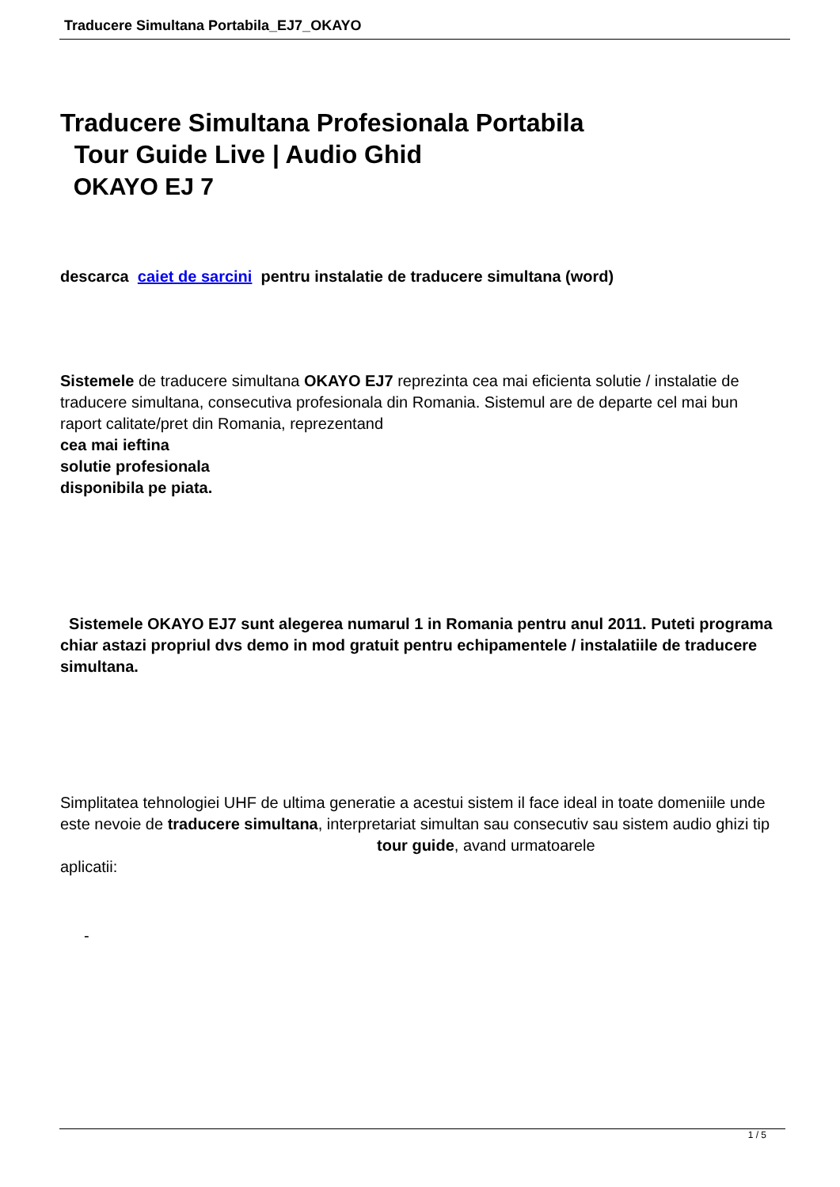Traducere Simultana Portabila_EJ7_OKAYO
Traducere Simultana Profesionala Portabila
Tour Guide Live | Audio Ghid
OKAYO EJ 7
descarca caiet de sarcini pentru instalatie de traducere simultana (word)
Sistemele de traducere simultana OKAYO EJ7 reprezinta cea mai eficienta solutie / instalatie de traducere simultana, consecutiva profesionala din Romania. Sistemul are de departe cel mai bun raport calitate/pret din Romania, reprezentand
cea mai ieftina
solutie profesionala
disponibila pe piata.
Sistemele OKAYO EJ7 sunt alegerea numarul 1 in Romania pentru anul 2011. Puteti programa chiar astazi propriul dvs demo in mod gratuit pentru echipamentele / instalatiile de traducere simultana.
Simplitatea tehnologiei UHF de ultima generatie a acestui sistem il face ideal in toate domeniile unde este nevoie de traducere simultana, interpretariat simultan sau consecutiv sau sistem audio ghizi tip tour guide, avand urmatoarele
aplicatii:
-
1 / 5